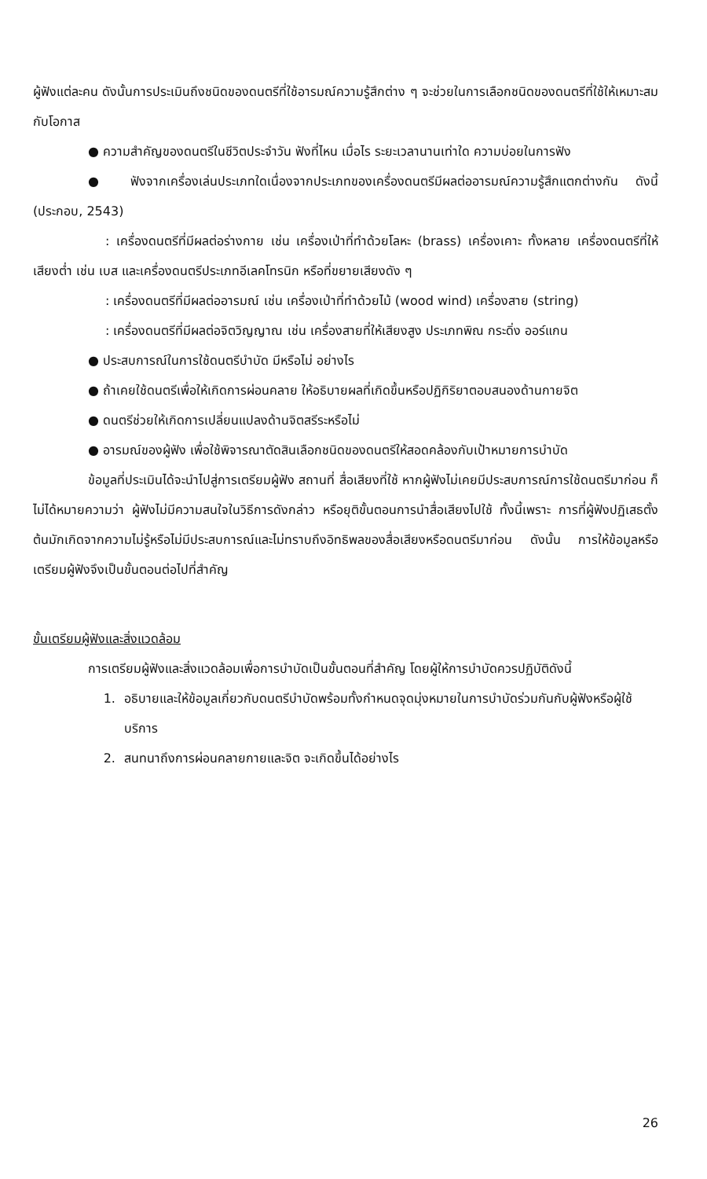ผู้ฟังแต่ละคน ดังนั้นการประเมินถึงชนิดของดนตรีที่ใช้อารมณ์ความรู้สึกต่าง ๆ จะช่วยในการเลือกชนิดของดนตรีที่ใช้ให้เหมาะสมกับโอกาส
● ความสำคัญของดนตรีในชีวิตประจำวัน ฟังที่ไหน เมื่อไร ระยะเวลานานเท่าใด ความบ่อยในการฟัง
● ฟังจากเครื่องเล่นประเภทใดเนื่องจากประเภทของเครื่องดนตรีมีผลต่ออารมณ์ความรู้สึกแตกต่างกัน ดังนี้ (ประกอบ, 2543)
: เครื่องดนตรีที่มีผลต่อร่างกาย เช่น เครื่องเป่าที่ทำด้วยโลหะ (brass) เครื่องเคาะ ทั้งหลาย เครื่องดนตรีที่ให้เสียงต่ำ เช่น เบส และเครื่องดนตรีประเภทอีเลคโทรนิก หรือที่ขยายเสียงดัง ๆ
: เครื่องดนตรีที่มีผลต่ออารมณ์ เช่น เครื่องเป่าที่ทำด้วยไม้ (wood wind) เครื่องสาย (string)
: เครื่องดนตรีที่มีผลต่อจิตวิญญาณ เช่น เครื่องสายที่ให้เสียงสูง ประเภทพิณ กระดิ่ง ออร์แกน
● ประสบการณ์ในการใช้ดนตรีบำบัด มีหรือไม่ อย่างไร
● ถ้าเคยใช้ดนตรีเพื่อให้เกิดการผ่อนคลาย ให้อธิบายผลที่เกิดขึ้นหรือปฏิกิริยาตอบสนองด้านกายจิต
● ดนตรีช่วยให้เกิดการเปลี่ยนแปลงด้านจิตสรีระหรือไม่
● อารมณ์ของผู้ฟัง เพื่อใช้พิจารณาตัดสินเลือกชนิดของดนตรีให้สอดคล้องกับเป้าหมายการบำบัด
ข้อมูลที่ประเมินได้จะนำไปสู่การเตรียมผู้ฟัง สถานที่ สื่อเสียงที่ใช้ หากผู้ฟังไม่เคยมีประสบการณ์การใช้ดนตรีมาก่อน ก็ไม่ได้หมายความว่า ผู้ฟังไม่มีความสนใจในวิธีการดังกล่าว หรือยุติขั้นตอนการนำสื่อเสียงไปใช้ ทั้งนี้เพราะ การที่ผู้ฟังปฏิเสธตั้งต้นมักเกิดจากความไม่รู้หรือไม่มีประสบการณ์และไม่ทราบถึงอิทธิพลของสื่อเสียงหรือดนตรีมาก่อน ดังนั้น การให้ข้อมูลหรือเตรียมผู้ฟังจึงเป็นขั้นตอนต่อไปที่สำคัญ
ขั้นเตรียมผู้ฟังและสิ่งแวดล้อม
การเตรียมผู้ฟังและสิ่งแวดล้อมเพื่อการบำบัดเป็นขั้นตอนที่สำคัญ โดยผู้ให้การบำบัดควรปฏิบัติดังนี้
1. อธิบายและให้ข้อมูลเกี่ยวกับดนตรีบำบัดพร้อมทั้งกำหนดจุดมุ่งหมายในการบำบัดร่วมกันกับผู้ฟังหรือผู้ใช้บริการ
2. สนทนาถึงการผ่อนคลายกายและจิต จะเกิดขึ้นได้อย่างไร
26